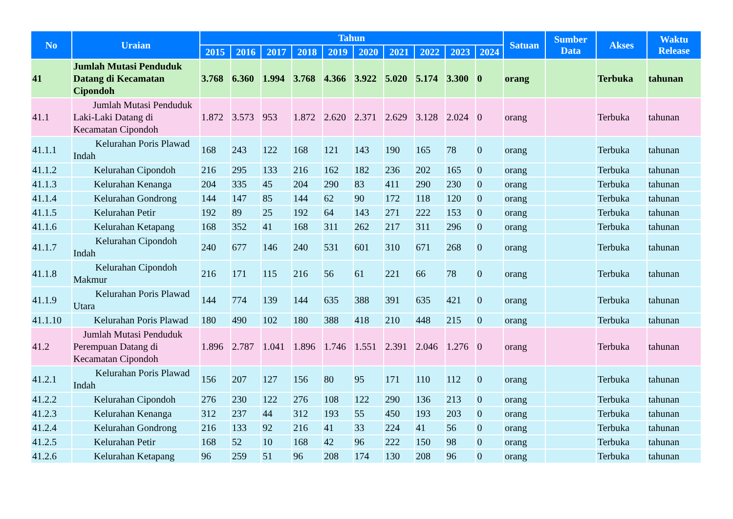| No | Uraian | Tahun | | | | | | | | | | Satuan | Sumber Data | Akses | Waktu Release |
| --- | --- | --- | --- | --- | --- | --- | --- | --- | --- | --- | --- | --- | --- | --- | --- |
| | | 2015 | 2016 | 2017 | 2018 | 2019 | 2020 | 2021 | 2022 | 2023 | 2024 | | | | |
| 41 | Jumlah Mutasi Penduduk Datang di Kecamatan Cipondoh | 3.768 | 6.360 | 1.994 | 3.768 | 4.366 | 3.922 | 5.020 | 5.174 | 3.300 | 0 | orang | | Terbuka | tahunan |
| 41.1 | Jumlah Mutasi Penduduk Laki-Laki Datang di Kecamatan Cipondoh | 1.872 | 3.573 | 953 | 1.872 | 2.620 | 2.371 | 2.629 | 3.128 | 2.024 | 0 | orang | | Terbuka | tahunan |
| 41.1.1 | Kelurahan Poris Plawad Indah | 168 | 243 | 122 | 168 | 121 | 143 | 190 | 165 | 78 | 0 | orang | | Terbuka | tahunan |
| 41.1.2 | Kelurahan Cipondoh | 216 | 295 | 133 | 216 | 162 | 182 | 236 | 202 | 165 | 0 | orang | | Terbuka | tahunan |
| 41.1.3 | Kelurahan Kenanga | 204 | 335 | 45 | 204 | 290 | 83 | 411 | 290 | 230 | 0 | orang | | Terbuka | tahunan |
| 41.1.4 | Kelurahan Gondrong | 144 | 147 | 85 | 144 | 62 | 90 | 172 | 118 | 120 | 0 | orang | | Terbuka | tahunan |
| 41.1.5 | Kelurahan Petir | 192 | 89 | 25 | 192 | 64 | 143 | 271 | 222 | 153 | 0 | orang | | Terbuka | tahunan |
| 41.1.6 | Kelurahan Ketapang | 168 | 352 | 41 | 168 | 311 | 262 | 217 | 311 | 296 | 0 | orang | | Terbuka | tahunan |
| 41.1.7 | Kelurahan Cipondoh Indah | 240 | 677 | 146 | 240 | 531 | 601 | 310 | 671 | 268 | 0 | orang | | Terbuka | tahunan |
| 41.1.8 | Kelurahan Cipondoh Makmur | 216 | 171 | 115 | 216 | 56 | 61 | 221 | 66 | 78 | 0 | orang | | Terbuka | tahunan |
| 41.1.9 | Kelurahan Poris Plawad Utara | 144 | 774 | 139 | 144 | 635 | 388 | 391 | 635 | 421 | 0 | orang | | Terbuka | tahunan |
| 41.1.10 | Kelurahan Poris Plawad | 180 | 490 | 102 | 180 | 388 | 418 | 210 | 448 | 215 | 0 | orang | | Terbuka | tahunan |
| 41.2 | Jumlah Mutasi Penduduk Perempuan Datang di Kecamatan Cipondoh | 1.896 | 2.787 | 1.041 | 1.896 | 1.746 | 1.551 | 2.391 | 2.046 | 1.276 | 0 | orang | | Terbuka | tahunan |
| 41.2.1 | Kelurahan Poris Plawad Indah | 156 | 207 | 127 | 156 | 80 | 95 | 171 | 110 | 112 | 0 | orang | | Terbuka | tahunan |
| 41.2.2 | Kelurahan Cipondoh | 276 | 230 | 122 | 276 | 108 | 122 | 290 | 136 | 213 | 0 | orang | | Terbuka | tahunan |
| 41.2.3 | Kelurahan Kenanga | 312 | 237 | 44 | 312 | 193 | 55 | 450 | 193 | 203 | 0 | orang | | Terbuka | tahunan |
| 41.2.4 | Kelurahan Gondrong | 216 | 133 | 92 | 216 | 41 | 33 | 224 | 41 | 56 | 0 | orang | | Terbuka | tahunan |
| 41.2.5 | Kelurahan Petir | 168 | 52 | 10 | 168 | 42 | 96 | 222 | 150 | 98 | 0 | orang | | Terbuka | tahunan |
| 41.2.6 | Kelurahan Ketapang | 96 | 259 | 51 | 96 | 208 | 174 | 130 | 208 | 96 | 0 | orang | | Terbuka | tahunan |